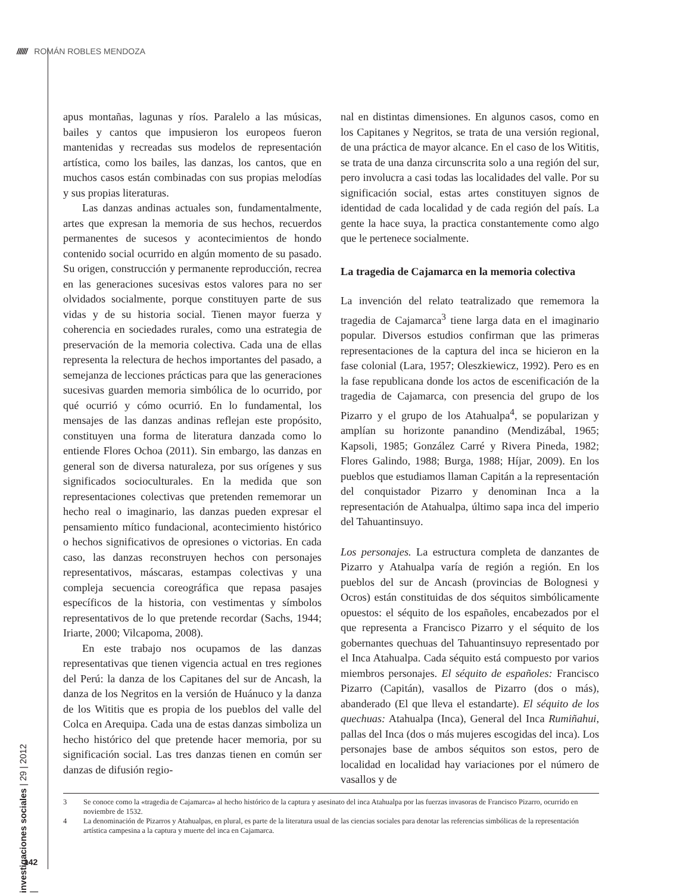////// ROMÁN ROBLES MENDOZA
apus montañas, lagunas y ríos. Paralelo a las músicas, bailes y cantos que impusieron los europeos fueron mantenidas y recreadas sus modelos de representación artística, como los bailes, las danzas, los cantos, que en muchos casos están combinadas con sus propias melodías y sus propias literaturas.
Las danzas andinas actuales son, fundamentalmente, artes que expresan la memoria de sus hechos, recuerdos permanentes de sucesos y acontecimientos de hondo contenido social ocurrido en algún momento de su pasado. Su origen, construcción y permanente reproducción, recrea en las generaciones sucesivas estos valores para no ser olvidados socialmente, porque constituyen parte de sus vidas y de su historia social. Tienen mayor fuerza y coherencia en sociedades rurales, como una estrategia de preservación de la memoria colectiva. Cada una de ellas representa la relectura de hechos importantes del pasado, a semejanza de lecciones prácticas para que las generaciones sucesivas guarden memoria simbólica de lo ocurrido, por qué ocurrió y cómo ocurrió. En lo fundamental, los mensajes de las danzas andinas reflejan este propósito, constituyen una forma de literatura danzada como lo entiende Flores Ochoa (2011). Sin embargo, las danzas en general son de diversa naturaleza, por sus orígenes y sus significados socioculturales. En la medida que son representaciones colectivas que pretenden rememorar un hecho real o imaginario, las danzas pueden expresar el pensamiento mítico fundacional, acontecimiento histórico o hechos significativos de opresiones o victorias. En cada caso, las danzas reconstruyen hechos con personajes representativos, máscaras, estampas colectivas y una compleja secuencia coreográfica que repasa pasajes específicos de la historia, con vestimentas y símbolos representativos de lo que pretende recordar (Sachs, 1944; Iriarte, 2000; Vilcapoma, 2008).
En este trabajo nos ocupamos de las danzas representativas que tienen vigencia actual en tres regiones del Perú: la danza de los Capitanes del sur de Ancash, la danza de los Negritos en la versión de Huánuco y la danza de los Wititis que es propia de los pueblos del valle del Colca en Arequipa. Cada una de estas danzas simboliza un hecho histórico del que pretende hacer memoria, por su significación social. Las tres danzas tienen en común ser danzas de difusión regio-
nal en distintas dimensiones. En algunos casos, como en los Capitanes y Negritos, se trata de una versión regional, de una práctica de mayor alcance. En el caso de los Wititis, se trata de una danza circunscrita solo a una región del sur, pero involucra a casi todas las localidades del valle. Por su significación social, estas artes constituyen signos de identidad de cada localidad y de cada región del país. La gente la hace suya, la practica constantemente como algo que le pertenece socialmente.
La tragedia de Cajamarca en la memoria colectiva
La invención del relato teatralizado que rememora la tragedia de Cajamarca<sup>3</sup> tiene larga data en el imaginario popular. Diversos estudios confirman que las primeras representaciones de la captura del inca se hicieron en la fase colonial (Lara, 1957; Oleszkiewicz, 1992). Pero es en la fase republicana donde los actos de escenificación de la tragedia de Cajamarca, con presencia del grupo de los Pizarro y el grupo de los Atahualpa<sup>4</sup>, se popularizan y amplían su horizonte panandino (Mendizábal, 1965; Kapsoli, 1985; González Carré y Rivera Pineda, 1982; Flores Galindo, 1988; Burga, 1988; Híjar, 2009). En los pueblos que estudiamos llaman Capitán a la representación del conquistador Pizarro y denominan Inca a la representación de Atahualpa, último sapa inca del imperio del Tahuantinsuyo.
Los personajes. La estructura completa de danzantes de Pizarro y Atahualpa varía de región a región. En los pueblos del sur de Ancash (provincias de Bolognesi y Ocros) están constituidas de dos séquitos simbólicamente opuestos: el séquito de los españoles, encabezados por el que representa a Francisco Pizarro y el séquito de los gobernantes quechuas del Tahuantinsuyo representado por el Inca Atahualpa. Cada séquito está compuesto por varios miembros personajes. El séquito de españoles: Francisco Pizarro (Capitán), vasallos de Pizarro (dos o más), abanderado (El que lleva el estandarte). El séquito de los quechuas: Atahualpa (Inca), General del Inca Rumiñahui, pallas del Inca (dos o más mujeres escogidas del inca). Los personajes base de ambos séquitos son estos, pero de localidad en localidad hay variaciones por el número de vasallos y de
3 Se conoce como la «tragedia de Cajamarca» al hecho histórico de la captura y asesinato del inca Atahualpa por las fuerzas invasoras de Francisco Pizarro, ocurrido en noviembre de 1532.
4 La denominación de Pizarros y Atahualpas, en plural, es parte de la literatura usual de las ciencias sociales para denotar las referencias simbólicas de la representación artística campesina a la captura y muerte del inca en Cajamarca.
investigaciones sociales | 29 | 2012 |
142